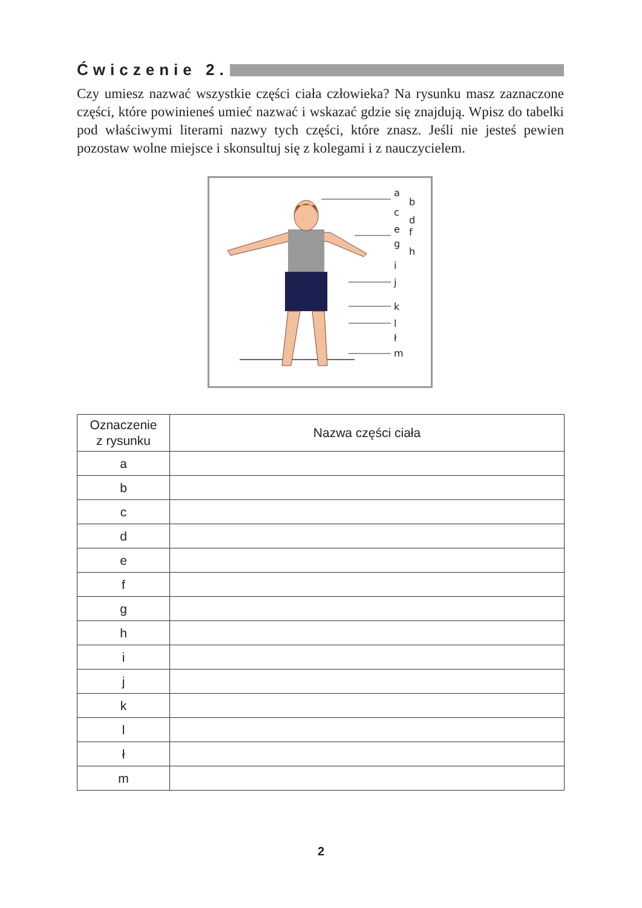Ćwiczenie 2.
Czy umiesz nazwać wszystkie części ciała człowieka? Na rysunku masz zaznaczone części, które powinieneś umieć nazwać i wskazać gdzie się znajdują. Wpisz do tabelki pod właściwymi literami nazwy tych części, które znasz. Jeśli nie jesteś pewien pozostaw wolne miejsce i skonsultuj się z kolegami i z nauczycielem.
a
b
c
d
e
f
g
h
i
j
k
l
ł
m
| Oznaczenie z rysunku | Nazwa części ciała |
| --- | --- |
| a | |
| b | |
| c | |
| d | |
| e | |
| f | |
| g | |
| h | |
| i | |
| j | |
| k | |
| l | |
| ł | |
| m | |
2